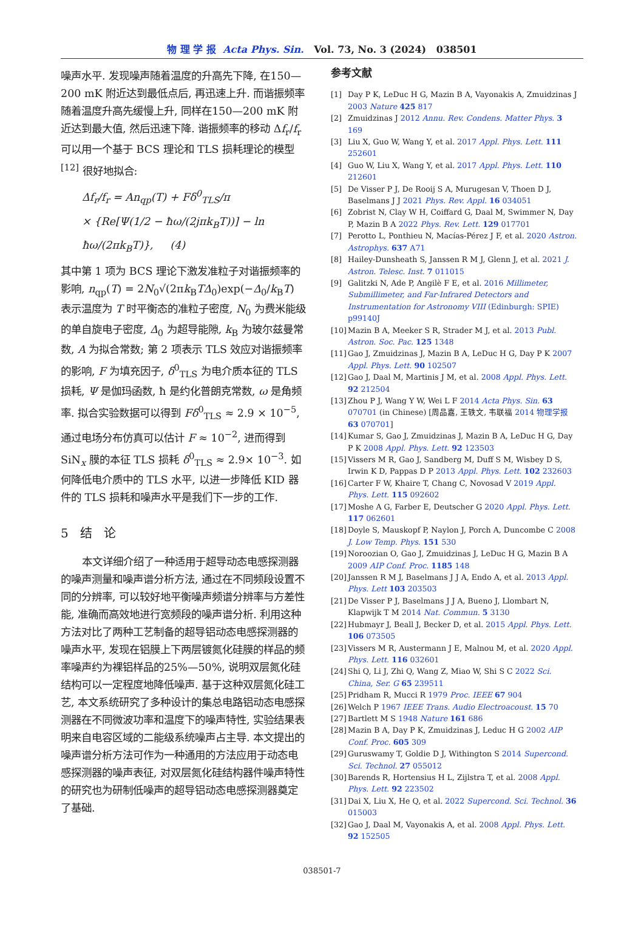物 理 学 报 Acta Phys. Sin. Vol. 73, No. 3 (2024) 038501
噪声水平. 发现噪声随着温度的升高先下降, 在150—200 mK 附近达到最低点后, 再迅速上升. 而谐振频率随着温度升高先缓慢上升, 同样在150—200 mK 附近达到最大值, 然后迅速下降. 谐振频率的移动 Δf<sub>r</sub>/f<sub>r</sub> 可以用一个基于 BCS 理论和 TLS 损耗理论的模型<sup>[12]</sup> 很好地拟合:
Δf<sub>r</sub>/f<sub>r</sub> = An<sub>qp</sub>(T) + Fδ<sup>0</sup><sub>TLS</sub>/π
× {Re[Ψ(1/2 − ħω/(2jπk<sub>B</sub>T))] − ln ħω/(2πk<sub>B</sub>T)}, (4)
其中第 1 项为 BCS 理论下激发准粒子对谐振频率的影响, n<sub>qp</sub>(T) = 2N<sub>0</sub>√(2πk<sub>B</sub>TΔ<sub>0</sub>)exp(−Δ<sub>0</sub>/k<sub>B</sub>T) 表示温度为 T 时平衡态的准粒子密度, N<sub>0</sub> 为费米能级的单自旋电子密度, Δ<sub>0</sub> 为超导能隙, k<sub>B</sub> 为玻尔兹曼常数, A 为拟合常数; 第 2 项表示 TLS 效应对谐振频率的影响, F 为填充因子, δ<sup>0</sup><sub>TLS</sub> 为电介质本征的 TLS 损耗, Ψ 是伽玛函数, ħ 是约化普朗克常数, ω 是角频率. 拟合实验数据可以得到 Fδ<sup>0</sup><sub>TLS</sub> ≈ 2.9 × 10<sup>−5</sup>, 通过电场分布仿真可以估计 F ≈ 10<sup>−2</sup>, 进而得到 SiN<sub>x</sub> 膜的本征 TLS 损耗 δ<sup>0</sup><sub>TLS</sub> ≈ 2.9× 10<sup>−3</sup>. 如何降低电介质中的 TLS 水平, 以进一步降低 KID 器件的 TLS 损耗和噪声水平是我们下一步的工作.
5 结 论
本文详细介绍了一种适用于超导动态电感探测器的噪声测量和噪声谱分析方法, 通过在不同频段设置不同的分辨率, 可以较好地平衡噪声频谱分辨率与方差性能, 准确而高效地进行宽频段的噪声谱分析. 利用这种方法对比了两种工艺制备的超导铝动态电感探测器的噪声水平, 发现在铝膜上下两层镀氮化硅膜的样品的频率噪声约为裸铝样品的25%—50%, 说明双层氮化硅结构可以一定程度地降低噪声. 基于这种双层氮化硅工艺, 本文系统研究了多种设计的集总电路铝动态电感探测器在不同微波功率和温度下的噪声特性, 实验结果表明来自电容区域的二能级系统噪声占主导. 本文提出的噪声谱分析方法可作为一种通用的方法应用于动态电感探测器的噪声表征, 对双层氮化硅结构器件噪声特性的研究也为研制低噪声的超导铝动态电感探测器奠定了基础.
参考文献
[1] Day P K, LeDuc H G, Mazin B A, Vayonakis A, Zmuidzinas J 2003 Nature 425 817
[2] Zmuidzinas J 2012 Annu. Rev. Condens. Matter Phys. 3 169
[3] Liu X, Guo W, Wang Y, et al. 2017 Appl. Phys. Lett. 111 252601
[4] Guo W, Liu X, Wang Y, et al. 2017 Appl. Phys. Lett. 110 212601
[5] De Visser P J, De Rooij S A, Murugesan V, Thoen D J, Baselmans J J 2021 Phys. Rev. Appl. 16 034051
[6] Zobrist N, Clay W H, Coiffard G, Daal M, Swimmer N, Day P, Mazin B A 2022 Phys. Rev. Lett. 129 017701
[7] Perotto L, Ponthieu N, Macías-Pérez J F, et al. 2020 Astron. Astrophys. 637 A71
[8] Hailey-Dunsheath S, Janssen R M J, Glenn J, et al. 2021 J. Astron. Telesc. Inst. 7 011015
[9] Galitzki N, Ade P, Angilè F E, et al. 2016 Millimeter, Submillimeter, and Far-Infrared Detectors and Instrumentation for Astronomy VIII (Edinburgh: SPIE) p99140J
[10] Mazin B A, Meeker S R, Strader M J, et al. 2013 Publ. Astron. Soc. Pac. 125 1348
[11] Gao J, Zmuidzinas J, Mazin B A, LeDuc H G, Day P K 2007 Appl. Phys. Lett. 90 102507
[12] Gao J, Daal M, Martinis J M, et al. 2008 Appl. Phys. Lett. 92 212504
[13] Zhou P J, Wang Y W, Wei L F 2014 Acta Phys. Sin. 63 070701 (in Chinese) [周品嘉, 王轶文, 韦联福 2014 物理学报 63 070701]
[14] Kumar S, Gao J, Zmuidzinas J, Mazin B A, LeDuc H G, Day P K 2008 Appl. Phys. Lett. 92 123503
[15] Vissers M R, Gao J, Sandberg M, Duff S M, Wisbey D S, Irwin K D, Pappas D P 2013 Appl. Phys. Lett. 102 232603
[16] Carter F W, Khaire T, Chang C, Novosad V 2019 Appl. Phys. Lett. 115 092602
[17] Moshe A G, Farber E, Deutscher G 2020 Appl. Phys. Lett. 117 062601
[18] Doyle S, Mauskopf P, Naylon J, Porch A, Duncombe C 2008 J. Low Temp. Phys. 151 530
[19] Noroozian O, Gao J, Zmuidzinas J, LeDuc H G, Mazin B A 2009 AIP Conf. Proc. 1185 148
[20] Janssen R M J, Baselmans J J A, Endo A, et al. 2013 Appl. Phys. Lett 103 203503
[21] De Visser P J, Baselmans J J A, Bueno J, Llombart N, Klapwijk T M 2014 Nat. Commun. 5 3130
[22] Hubmayr J, Beall J, Becker D, et al. 2015 Appl. Phys. Lett. 106 073505
[23] Vissers M R, Austermann J E, Malnou M, et al. 2020 Appl. Phys. Lett. 116 032601
[24] Shi Q, Li J, Zhi Q, Wang Z, Miao W, Shi S C 2022 Sci. China, Ser. G 65 239511
[25] Pridham R, Mucci R 1979 Proc. IEEE 67 904
[26] Welch P 1967 IEEE Trans. Audio Electroacoust. 15 70
[27] Bartlett M S 1948 Nature 161 686
[28] Mazin B A, Day P K, Zmuidzinas J, Leduc H G 2002 AIP Conf. Proc. 605 309
[29] Guruswamy T, Goldie D J, Withington S 2014 Supercond. Sci. Technol. 27 055012
[30] Barends R, Hortensius H L, Zijlstra T, et al. 2008 Appl. Phys. Lett. 92 223502
[31] Dai X, Liu X, He Q, et al. 2022 Supercond. Sci. Technol. 36 015003
[32] Gao J, Daal M, Vayonakis A, et al. 2008 Appl. Phys. Lett. 92 152505
038501-7